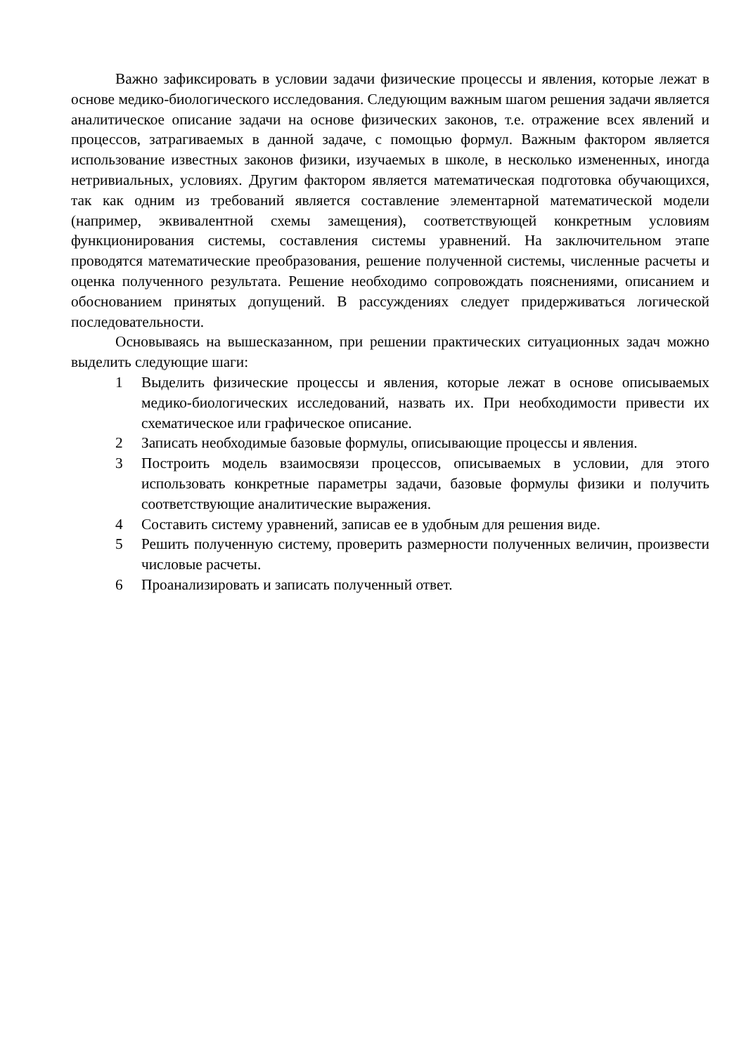Важно зафиксировать в условии задачи физические процессы и явления, которые лежат в основе медико-биологического исследования. Следующим важным шагом решения задачи является аналитическое описание задачи на основе физических законов, т.е. отражение всех явлений и процессов, затрагиваемых в данной задаче, с помощью формул. Важным фактором является использование известных законов физики, изучаемых в школе, в несколько измененных, иногда нетривиальных, условиях. Другим фактором является математическая подготовка обучающихся, так как одним из требований является составление элементарной математической модели (например, эквивалентной схемы замещения), соответствующей конкретным условиям функционирования системы, составления системы уравнений. На заключительном этапе проводятся математические преобразования, решение полученной системы, численные расчеты и оценка полученного результата. Решение необходимо сопровождать пояснениями, описанием и обоснованием принятых допущений. В рассуждениях следует придерживаться логической последовательности.
Основываясь на вышесказанном, при решении практических ситуационных задач можно выделить следующие шаги:
1 Выделить физические процессы и явления, которые лежат в основе описываемых медико-биологических исследований, назвать их. При необходимости привести их схематическое или графическое описание.
2 Записать необходимые базовые формулы, описывающие процессы и явления.
3 Построить модель взаимосвязи процессов, описываемых в условии, для этого использовать конкретные параметры задачи, базовые формулы физики и получить соответствующие аналитические выражения.
4 Составить систему уравнений, записав ее в удобным для решения виде.
5 Решить полученную систему, проверить размерности полученных величин, произвести числовые расчеты.
6 Проанализировать и записать полученный ответ.